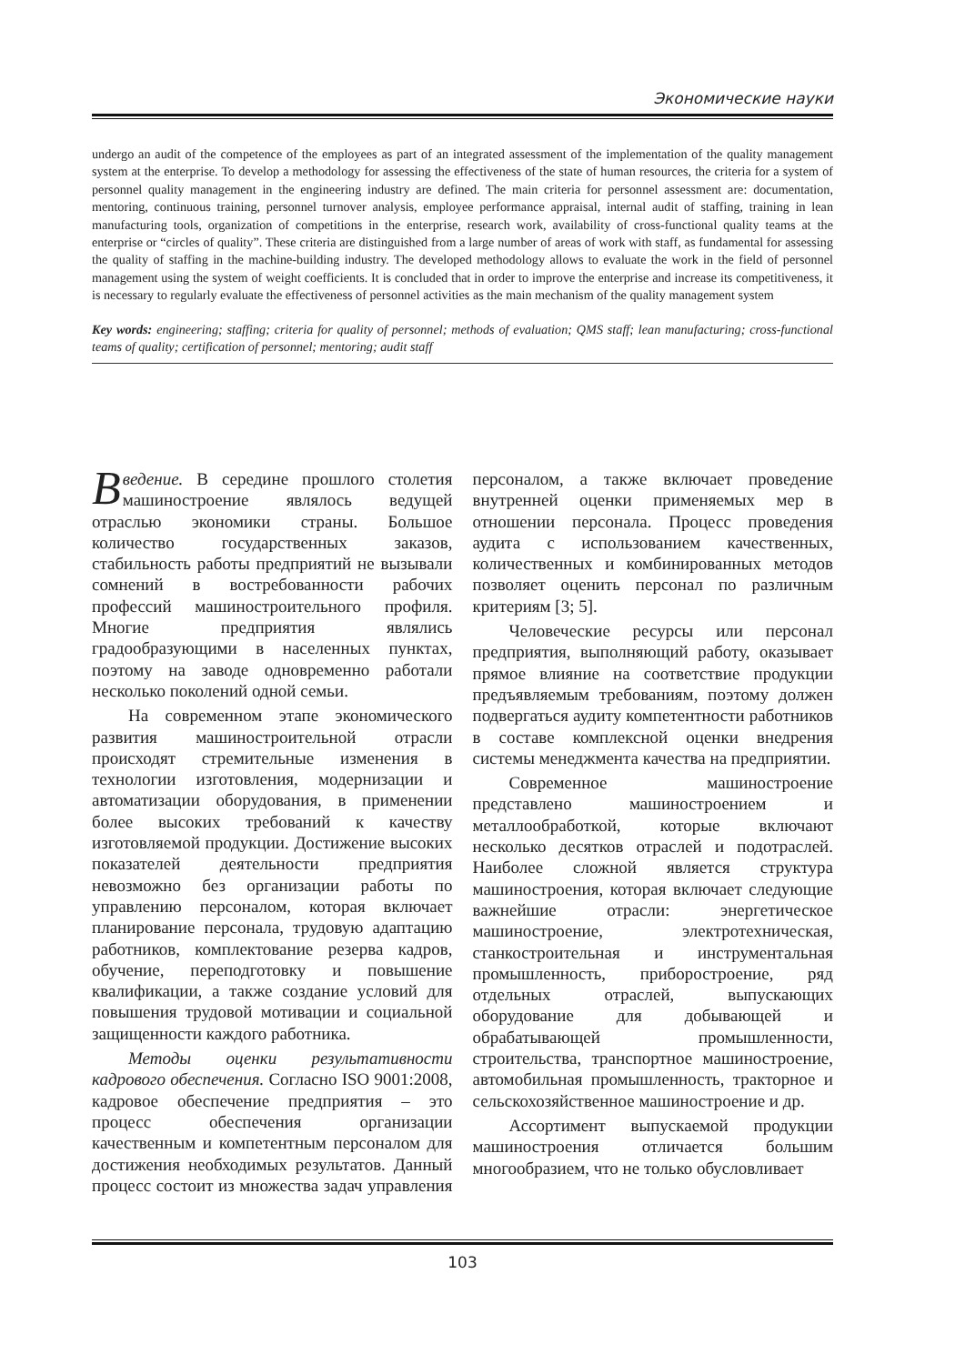Экономические науки
undergo an audit of the competence of the employees as part of an integrated assessment of the implementation of the quality management system at the enterprise. To develop a methodology for assessing the effectiveness of the state of human resources, the criteria for a system of personnel quality management in the engineering industry are defined. The main criteria for personnel assessment are: documentation, mentoring, continuous training, personnel turnover analysis, employee performance appraisal, internal audit of staffing, training in lean manufacturing tools, organization of competitions in the enterprise, research work, availability of cross-functional quality teams at the enterprise or “circles of quality”. These criteria are distinguished from a large number of areas of work with staff, as fundamental for assessing the quality of staffing in the machine-building industry. The developed methodology allows to evaluate the work in the field of personnel management using the system of weight coefficients. It is concluded that in order to improve the enterprise and increase its competitiveness, it is necessary to regularly evaluate the effectiveness of personnel activities as the main mechanism of the quality management system
Key words: engineering; staffing; criteria for quality of personnel; methods of evaluation; QMS staff; lean manufacturing; cross-functional teams of quality; certification of personnel; mentoring; audit staff
Введение. В середине прошлого столетия машиностроение являлось ведущей отраслью экономики страны. Большое количество государственных заказов, стабильность работы предприятий не вызывали сомнений в востребованности рабочих профессий машиностроительного профиля. Многие предприятия являлись градообразующими в населенных пунктах, поэтому на заводе одновременно работали несколько поколений одной семьи.
На современном этапе экономического развития машиностроительной отрасли происходят стремительные изменения в технологии изготовления, модернизации и автоматизации оборудования, в применении более высоких требований к качеству изготовляемой продукции. Достижение высоких показателей деятельности предприятия невозможно без организации работы по управлению персоналом, которая включает планирование персонала, трудовую адаптацию работников, комплектование резерва кадров, обучение, переподготовку и повышение квалификации, а также создание условий для повышения трудовой мотивации и социальной защищенности каждого работника.
Методы оценки результативности кадрового обеспечения. Согласно ISO 9001:2008, кадровое обеспечение предприятия – это процесс обеспечения организации качественным и компетентным персоналом для достижения необходимых результатов. Данный процесс состоит из множества задач управления персоналом, а также включает проведение внутренней оценки применяемых мер в отношении персонала. Процесс проведения аудита с использованием качественных, количественных и комбинированных методов позволяет оценить персонал по различным критериям [3; 5].
Человеческие ресурсы или персонал предприятия, выполняющий работу, оказывает прямое влияние на соответствие продукции предъявляемым требованиям, поэтому должен подвергаться аудиту компетентности работников в составе комплексной оценки внедрения системы менеджмента качества на предприятии.
Современное машиностроение представлено машиностроением и металлообработкой, которые включают несколько десятков отраслей и подотраслей. Наиболее сложной является структура машиностроения, которая включает следующие важнейшие отрасли: энергетическое машиностроение, электротехническая, станкостроительная и инструментальная промышленность, приборостроение, ряд отдельных отраслей, выпускающих оборудование для добывающей и обрабатывающей промышленности, строительства, транспортное машиностроение, автомобильная промышленность, тракторное и сельскохозяйственное машиностроение и др.
Ассортимент выпускаемой продукции машиностроения отличается большим многообразием, что не только обусловливает
103